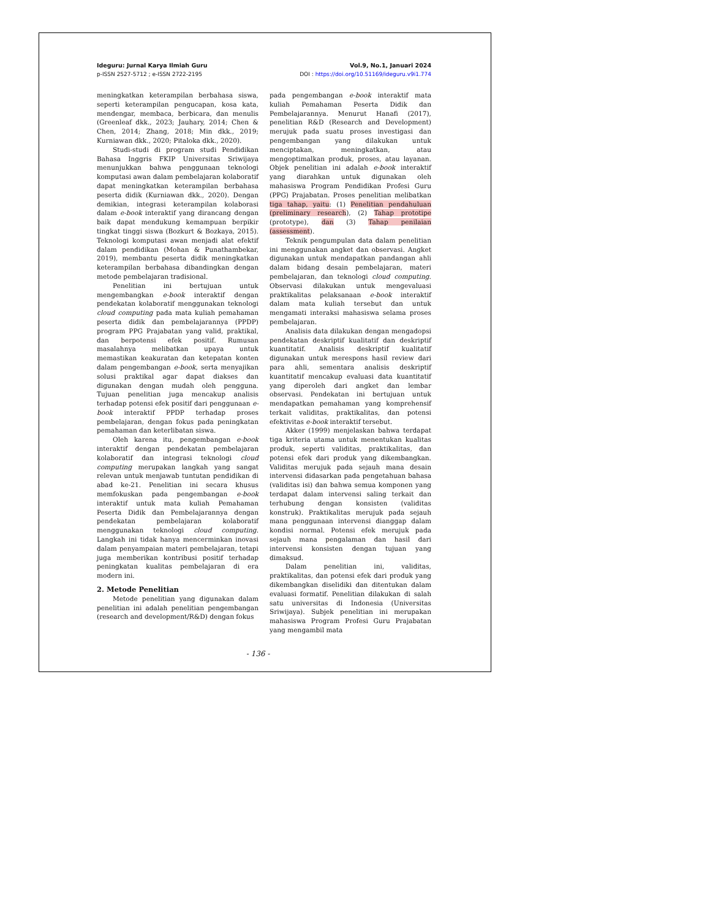Ideguru: Jurnal Karya Ilmiah Guru
p-ISSN 2527-5712 ; e-ISSN 2722-2195
Vol.9, No.1, Januari 2024
DOI : https://doi.org/10.51169/ideguru.v9i1.774
meningkatkan keterampilan berbahasa siswa, seperti keterampilan pengucapan, kosa kata, mendengar, membaca, berbicara, dan menulis (Greenleaf dkk., 2023; Jauhary, 2014; Chen & Chen, 2014; Zhang, 2018; Min dkk., 2019; Kurniawan dkk., 2020; Pitaloka dkk., 2020).
Studi-studi di program studi Pendidikan Bahasa Inggris FKIP Universitas Sriwijaya menunjukkan bahwa penggunaan teknologi komputasi awan dalam pembelajaran kolaboratif dapat meningkatkan keterampilan berbahasa peserta didik (Kurniawan dkk., 2020). Dengan demikian, integrasi keterampilan kolaborasi dalam e-book interaktif yang dirancang dengan baik dapat mendukung kemampuan berpikir tingkat tinggi siswa (Bozkurt & Bozkaya, 2015). Teknologi komputasi awan menjadi alat efektif dalam pendidikan (Mohan & Punathambekar, 2019), membantu peserta didik meningkatkan keterampilan berbahasa dibandingkan dengan metode pembelajaran tradisional.
Penelitian ini bertujuan untuk mengembangkan e-book interaktif dengan pendekatan kolaboratif menggunakan teknologi cloud computing pada mata kuliah pemahaman peserta didik dan pembelajarannya (PPDP) program PPG Prajabatan yang valid, praktikal, dan berpotensi efek positif. Rumusan masalahnya melibatkan upaya untuk memastikan keakuratan dan ketepatan konten dalam pengembangan e-book, serta menyajikan solusi praktikal agar dapat diakses dan digunakan dengan mudah oleh pengguna. Tujuan penelitian juga mencakup analisis terhadap potensi efek positif dari penggunaan e-book interaktif PPDP terhadap proses pembelajaran, dengan fokus pada peningkatan pemahaman dan keterlibatan siswa.
Oleh karena itu, pengembangan e-book interaktif dengan pendekatan pembelajaran kolaboratif dan integrasi teknologi cloud computing merupakan langkah yang sangat relevan untuk menjawab tuntutan pendidikan di abad ke-21. Penelitian ini secara khusus memfokuskan pada pengembangan e-book interaktif untuk mata kuliah Pemahaman Peserta Didik dan Pembelajarannya dengan pendekatan pembelajaran kolaboratif menggunakan teknologi cloud computing. Langkah ini tidak hanya mencerminkan inovasi dalam penyampaian materi pembelajaran, tetapi juga memberikan kontribusi positif terhadap peningkatan kualitas pembelajaran di era modern ini.
2. Metode Penelitian
Metode penelitian yang digunakan dalam penelitian ini adalah penelitian pengembangan (research and development/R&D) dengan fokus
pada pengembangan e-book interaktif mata kuliah Pemahaman Peserta Didik dan Pembelajarannya. Menurut Hanafi (2017), penelitian R&D (Research and Development) merujuk pada suatu proses investigasi dan pengembangan yang dilakukan untuk menciptakan, meningkatkan, atau mengoptimalkan produk, proses, atau layanan. Objek penelitian ini adalah e-book interaktif yang diarahkan untuk digunakan oleh mahasiswa Program Pendidikan Profesi Guru (PPG) Prajabatan. Proses penelitian melibatkan tiga tahap, yaitu: (1) Penelitian pendahuluan (preliminary research), (2) Tahap prototipe (prototype), dan (3) Tahap penilaian (assessment).
Teknik pengumpulan data dalam penelitian ini menggunakan angket dan observasi. Angket digunakan untuk mendapatkan pandangan ahli dalam bidang desain pembelajaran, materi pembelajaran, dan teknologi cloud computing. Observasi dilakukan untuk mengevaluasi praktikalitas pelaksanaan e-book interaktif dalam mata kuliah tersebut dan untuk mengamati interaksi mahasiswa selama proses pembelajaran.
Analisis data dilakukan dengan mengadopsi pendekatan deskriptif kualitatif dan deskriptif kuantitatif. Analisis deskriptif kualitatif digunakan untuk merespons hasil review dari para ahli, sementara analisis deskriptif kuantitatif mencakup evaluasi data kuantitatif yang diperoleh dari angket dan lembar observasi. Pendekatan ini bertujuan untuk mendapatkan pemahaman yang komprehensif terkait validitas, praktikalitas, dan potensi efektivitas e-book interaktif tersebut.
Akker (1999) menjelaskan bahwa terdapat tiga kriteria utama untuk menentukan kualitas produk, seperti validitas, praktikalitas, dan potensi efek dari produk yang dikembangkan. Validitas merujuk pada sejauh mana desain intervensi didasarkan pada pengetahuan bahasa (validitas isi) dan bahwa semua komponen yang terdapat dalam intervensi saling terkait dan terhubung dengan konsisten (validitas konstruk). Praktikalitas merujuk pada sejauh mana penggunaan intervensi dianggap dalam kondisi normal. Potensi efek merujuk pada sejauh mana pengalaman dan hasil dari intervensi konsisten dengan tujuan yang dimaksud.
Dalam penelitian ini, validitas, praktikalitas, dan potensi efek dari produk yang dikembangkan diselidiki dan ditentukan dalam evaluasi formatif. Penelitian dilakukan di salah satu universitas di Indonesia (Universitas Sriwijaya). Subjek penelitian ini merupakan mahasiswa Program Profesi Guru Prajabatan yang mengambil mata
- 136 -